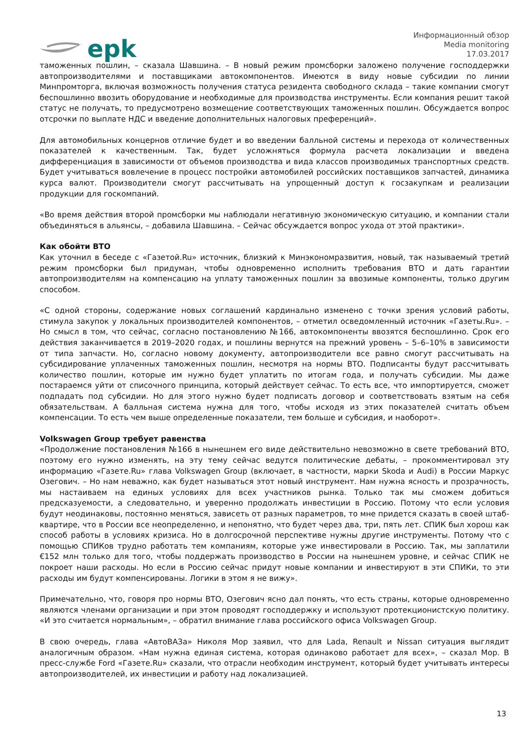epk
Информационный обзор
Media monitoring
17.03.2017
таможенных пошлин, – сказала Шавшина. – В новый режим промсборки заложено получение господдержки автопроизводителями и поставщиками автокомпонентов. Имеются в виду новые субсидии по линии Минпромторга, включая возможность получения статуса резидента свободного склада – такие компании смогут беспошлинно ввозить оборудование и необходимые для производства инструменты. Если компания решит такой статус не получать, то предусмотрено возмещение соответствующих таможенных пошлин. Обсуждается вопрос отсрочки по выплате НДС и введение дополнительных налоговых преференций».
Для автомобильных концернов отличие будет и во введении балльной системы и перехода от количественных показателей к качественным. Так, будет усложняться формула расчета локализации и введена дифференциация в зависимости от объемов производства и вида классов производимых транспортных средств. Будет учитываться вовлечение в процесс постройки автомобилей российских поставщиков запчастей, динамика курса валют. Производители смогут рассчитывать на упрощенный доступ к госзакупкам и реализации продукции для госкомпаний.
«Во время действия второй промсборки мы наблюдали негативную экономическую ситуацию, и компании стали объединяться в альянсы, – добавила Шавшина. – Сейчас обсуждается вопрос ухода от этой практики».
Как обойти ВТО
Как уточнил в беседе с «Газетой.Ru» источник, близкий к Минэкономразвития, новый, так называемый третий режим промсборки был придуман, чтобы одновременно исполнить требования ВТО и дать гарантии автопроизводителям на компенсацию на уплату таможенных пошлин за ввозимые компоненты, только другим способом.
«С одной стороны, содержание новых соглашений кардинально изменено с точки зрения условий работы, стимула закупок у локальных производителей компонентов, – отметил осведомленный источник «Газеты.Ru». – Но смысл в том, что сейчас, согласно постановлению №166, автокомпоненты ввозятся беспошлинно. Срок его действия заканчивается в 2019–2020 годах, и пошлины вернутся на прежний уровень – 5–6–10% в зависимости от типа запчасти. Но, согласно новому документу, автопроизводители все равно смогут рассчитывать на субсидирование уплаченных таможенных пошлин, несмотря на нормы ВТО. Подписанты будут рассчитывать количество пошлин, которые им нужно будет уплатить по итогам года, и получать субсидии. Мы даже постараемся уйти от списочного принципа, который действует сейчас. То есть все, что импортируется, сможет подпадать под субсидии. Но для этого нужно будет подписать договор и соответствовать взятым на себя обязательствам. А балльная система нужна для того, чтобы исходя из этих показателей считать объем компенсации. То есть чем выше определенные показатели, тем больше и субсидия, и наоборот».
Volkswagen Group требует равенства
«Продолжение постановления №166 в нынешнем его виде действительно невозможно в свете требований ВТО, поэтому его нужно изменять, на эту тему сейчас ведутся политические дебаты, – прокомментировал эту информацию «Газете.Ru» глава Volkswagen Group (включает, в частности, марки Skoda и Audi) в России Маркус Озегович. – Но нам неважно, как будет называться этот новый инструмент. Нам нужна ясность и прозрачность, мы настаиваем на единых условиях для всех участников рынка. Только так мы сможем добиться предсказуемости, а следовательно, и уверенно продолжать инвестиции в Россию. Потому что если условия будут неодинаковы, постоянно меняться, зависеть от разных параметров, то мне придется сказать в своей штаб-квартире, что в России все неопределенно, и непонятно, что будет через два, три, пять лет. СПИК был хорош как способ работы в условиях кризиса. Но в долгосрочной перспективе нужны другие инструменты. Потому что с помощью СПИКов трудно работать тем компаниям, которые уже инвестировали в Россию. Так, мы заплатили €152 млн только для того, чтобы поддержать производство в России на нынешнем уровне, и сейчас СПИК не покроет наши расходы. Но если в Россию сейчас придут новые компании и инвестируют в эти СПИКи, то эти расходы им будут компенсированы. Логики в этом я не вижу».
Примечательно, что, говоря про нормы ВТО, Озегович ясно дал понять, что есть страны, которые одновременно являются членами организации и при этом проводят господдержку и используют протекционистскую политику. «И это считается нормальным», – обратил внимание глава российского офиса Volkswagen Group.
В свою очередь, глава «АвтоВАЗа» Николя Мор заявил, что для Lada, Renault и Nissan ситуация выглядит аналогичным образом. «Нам нужна единая система, которая одинаково работает для всех», – сказал Мор. В пресс-службе Ford «Газете.Ru» сказали, что отрасли необходим инструмент, который будет учитывать интересы автопроизводителей, их инвестиции и работу над локализацией.
13